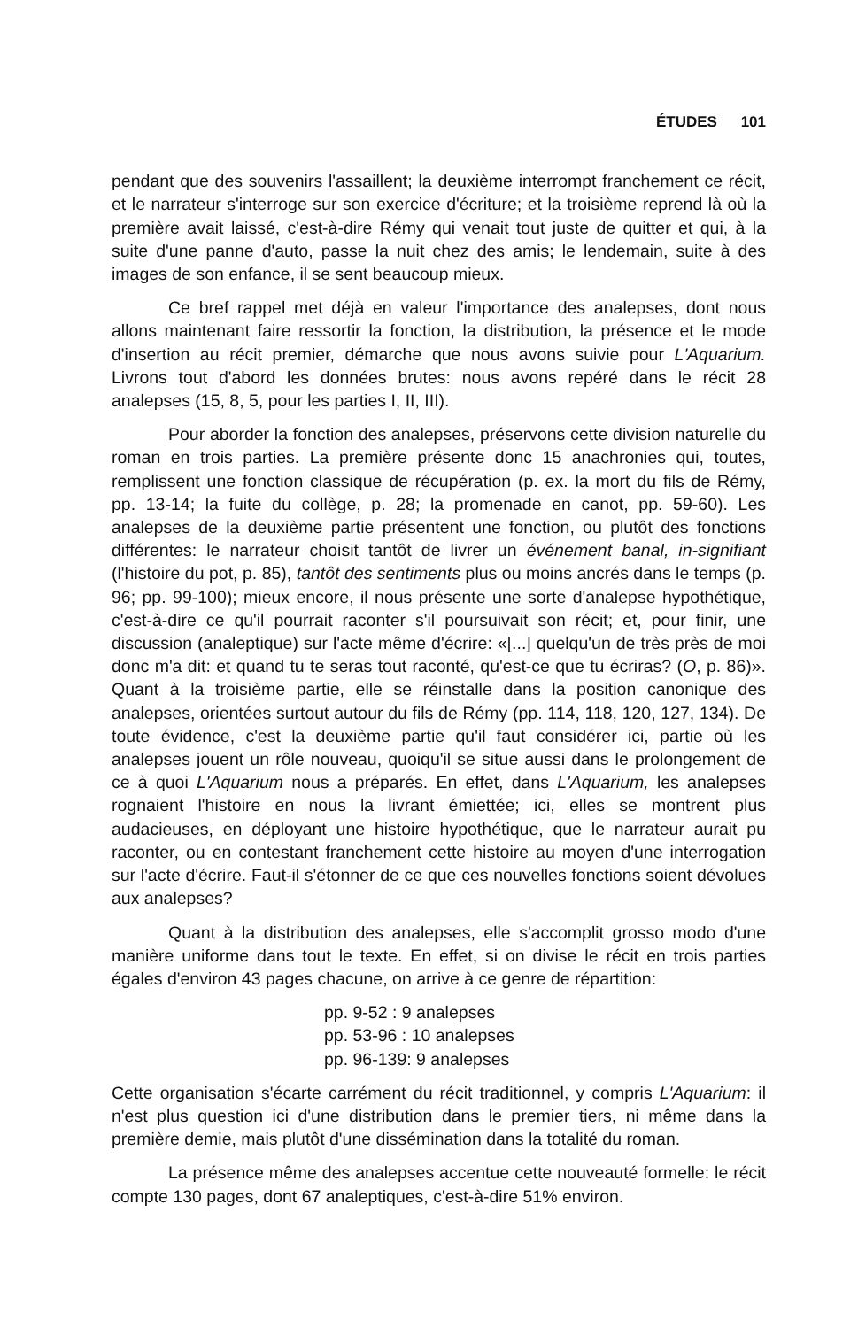ÉTUDES 101
pendant que des souvenirs l'assaillent; la deuxième interrompt franchement ce récit, et le narrateur s'interroge sur son exercice d'écriture; et la troisième reprend là où la première avait laissé, c'est-à-dire Rémy qui venait tout juste de quitter et qui, à la suite d'une panne d'auto, passe la nuit chez des amis; le lendemain, suite à des images de son enfance, il se sent beaucoup mieux.
Ce bref rappel met déjà en valeur l'importance des analepses, dont nous allons maintenant faire ressortir la fonction, la distribution, la présence et le mode d'insertion au récit premier, démarche que nous avons suivie pour L'Aquarium. Livrons tout d'abord les données brutes: nous avons repéré dans le récit 28 analepses (15, 8, 5, pour les parties I, II, III).
Pour aborder la fonction des analepses, préservons cette division naturelle du roman en trois parties. La première présente donc 15 anachronies qui, toutes, remplissent une fonction classique de récupération (p. ex. la mort du fils de Rémy, pp. 13-14; la fuite du collège, p. 28; la promenade en canot, pp. 59-60). Les analepses de la deuxième partie présentent une fonction, ou plutôt des fonctions différentes: le narrateur choisit tantôt de livrer un événement banal, in-signifiant (l'histoire du pot, p. 85), tantôt des sentiments plus ou moins ancrés dans le temps (p. 96; pp. 99-100); mieux encore, il nous présente une sorte d'analepse hypothétique, c'est-à-dire ce qu'il pourrait raconter s'il poursuivait son récit; et, pour finir, une discussion (analeptique) sur l'acte même d'écrire: «[...] quelqu'un de très près de moi donc m'a dit: et quand tu te seras tout raconté, qu'est-ce que tu écriras? (O, p. 86)». Quant à la troisième partie, elle se réinstalle dans la position canonique des analepses, orientées surtout autour du fils de Rémy (pp. 114, 118, 120, 127, 134). De toute évidence, c'est la deuxième partie qu'il faut considérer ici, partie où les analepses jouent un rôle nouveau, quoiqu'il se situe aussi dans le prolongement de ce à quoi L'Aquarium nous a préparés. En effet, dans L'Aquarium, les analepses rognaient l'histoire en nous la livrant émiettée; ici, elles se montrent plus audacieuses, en déployant une histoire hypothétique, que le narrateur aurait pu raconter, ou en contestant franchement cette histoire au moyen d'une interrogation sur l'acte d'écrire. Faut-il s'étonner de ce que ces nouvelles fonctions soient dévolues aux analepses?
Quant à la distribution des analepses, elle s'accomplit grosso modo d'une manière uniforme dans tout le texte. En effet, si on divise le récit en trois parties égales d'environ 43 pages chacune, on arrive à ce genre de répartition:
pp. 9-52 : 9 analepses
pp. 53-96 : 10 analepses
pp. 96-139: 9 analepses
Cette organisation s'écarte carrément du récit traditionnel, y compris L'Aquarium: il n'est plus question ici d'une distribution dans le premier tiers, ni même dans la première demie, mais plutôt d'une dissémination dans la totalité du roman.
La présence même des analepses accentue cette nouveauté formelle: le récit compte 130 pages, dont 67 analeptiques, c'est-à-dire 51% environ.